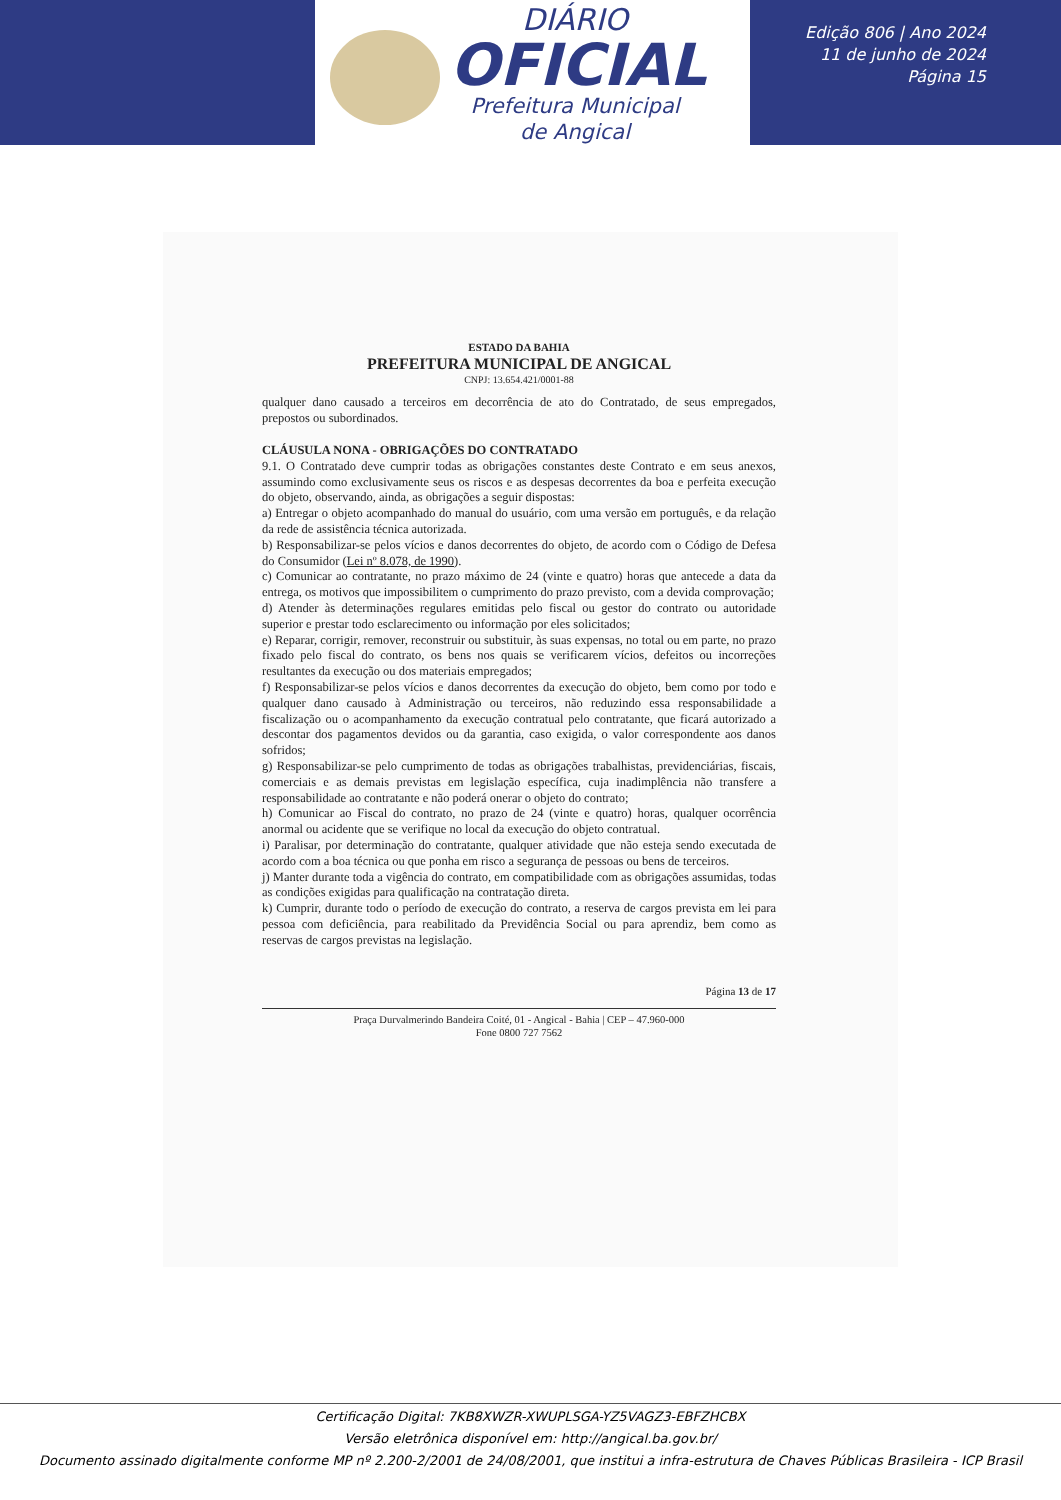DIÁRIO
OFICIAL
Prefeitura Municipal
de Angical
Edição 806 | Ano 2024
11 de junho de 2024
Página 15
ESTADO DA BAHIA
PREFEITURA MUNICIPAL DE ANGICAL
CNPJ: 13.654.421/0001-88
qualquer dano causado a terceiros em decorrência de ato do Contratado, de seus empregados, prepostos ou subordinados.
CLÁUSULA NONA - OBRIGAÇÕES DO CONTRATADO
9.1. O Contratado deve cumprir todas as obrigações constantes deste Contrato e em seus anexos, assumindo como exclusivamente seus os riscos e as despesas decorrentes da boa e perfeita execução do objeto, observando, ainda, as obrigações a seguir dispostas:
a) Entregar o objeto acompanhado do manual do usuário, com uma versão em português, e da relação da rede de assistência técnica autorizada.
b) Responsabilizar-se pelos vícios e danos decorrentes do objeto, de acordo com o Código de Defesa do Consumidor (Lei nº 8.078, de 1990).
c) Comunicar ao contratante, no prazo máximo de 24 (vinte e quatro) horas que antecede a data da entrega, os motivos que impossibilitem o cumprimento do prazo previsto, com a devida comprovação;
d) Atender às determinações regulares emitidas pelo fiscal ou gestor do contrato ou autoridade superior e prestar todo esclarecimento ou informação por eles solicitados;
e) Reparar, corrigir, remover, reconstruir ou substituir, às suas expensas, no total ou em parte, no prazo fixado pelo fiscal do contrato, os bens nos quais se verificarem vícios, defeitos ou incorreções resultantes da execução ou dos materiais empregados;
f) Responsabilizar-se pelos vícios e danos decorrentes da execução do objeto, bem como por todo e qualquer dano causado à Administração ou terceiros, não reduzindo essa responsabilidade a fiscalização ou o acompanhamento da execução contratual pelo contratante, que ficará autorizado a descontar dos pagamentos devidos ou da garantia, caso exigida, o valor correspondente aos danos sofridos;
g) Responsabilizar-se pelo cumprimento de todas as obrigações trabalhistas, previdenciárias, fiscais, comerciais e as demais previstas em legislação específica, cuja inadimplência não transfere a responsabilidade ao contratante e não poderá onerar o objeto do contrato;
h) Comunicar ao Fiscal do contrato, no prazo de 24 (vinte e quatro) horas, qualquer ocorrência anormal ou acidente que se verifique no local da execução do objeto contratual.
i) Paralisar, por determinação do contratante, qualquer atividade que não esteja sendo executada de acordo com a boa técnica ou que ponha em risco a segurança de pessoas ou bens de terceiros.
j) Manter durante toda a vigência do contrato, em compatibilidade com as obrigações assumidas, todas as condições exigidas para qualificação na contratação direta.
k) Cumprir, durante todo o período de execução do contrato, a reserva de cargos prevista em lei para pessoa com deficiência, para reabilitado da Previdência Social ou para aprendiz, bem como as reservas de cargos previstas na legislação.
Página 13 de 17
Praça Durvalmerindo Bandeira Coité, 01 - Angical - Bahia | CEP – 47.960-000
Fone 0800 727 7562
Certificação Digital: 7KB8XWZR-XWUPLSGA-YZ5VAGZ3-EBFZHCBX
Versão eletrônica disponível em: http://angical.ba.gov.br/
Documento assinado digitalmente conforme MP nº 2.200-2/2001 de 24/08/2001, que institui a infra-estrutura de Chaves Públicas Brasileira - ICP Brasil